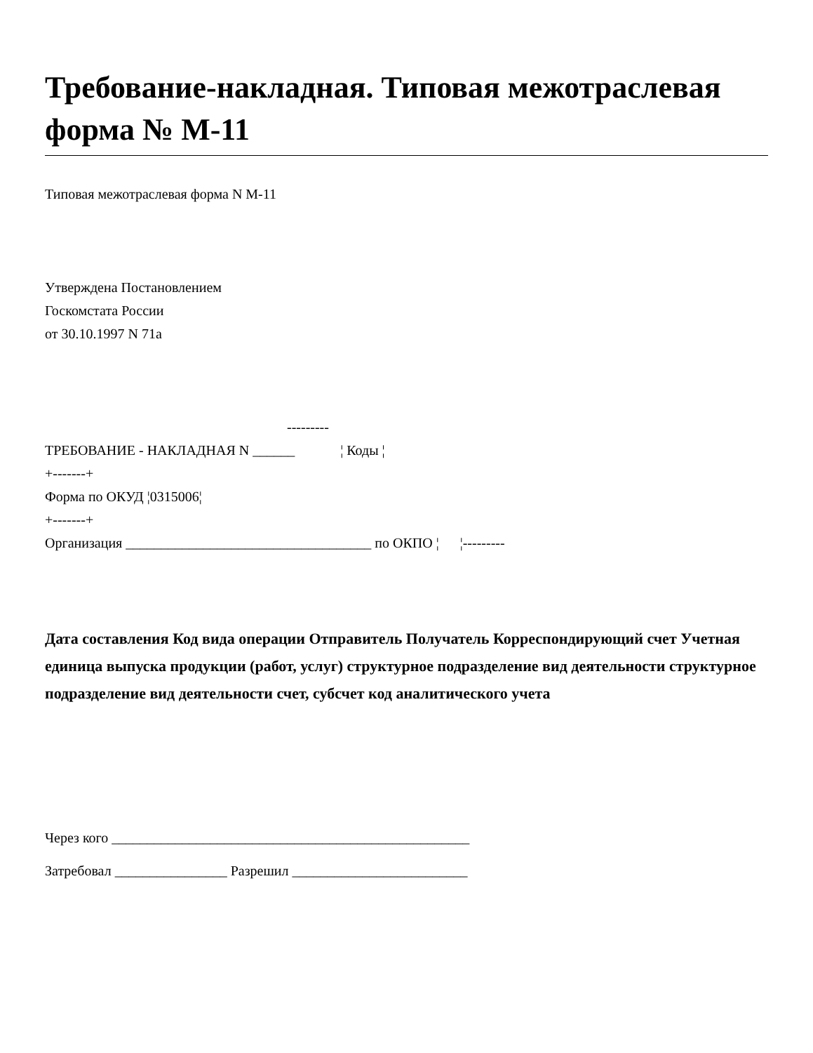Требование-накладная. Типовая межотраслевая форма № М-11
Типовая межотраслевая форма N М-11
Утверждена Постановлением
Госкомстата России
от 30.10.1997 N 71а
---------
ТРЕБОВАНИЕ - НАКЛАДНАЯ N ______ ¦ Коды ¦
+-------+
Форма по ОКУД ¦0315006¦
+-------+
Организация ___________________________________ по ОКПО ¦ ¦---------
Дата составления Код вида операции Отправитель Получатель Корреспондирующий счет Учетная единица выпуска продукции (работ, услуг) структурное подразделение вид деятельности структурное подразделение вид деятельности счет, субсчет код аналитического учета
Через кого ___________________________________________________
Затребовал ________________ Разрешил _________________________